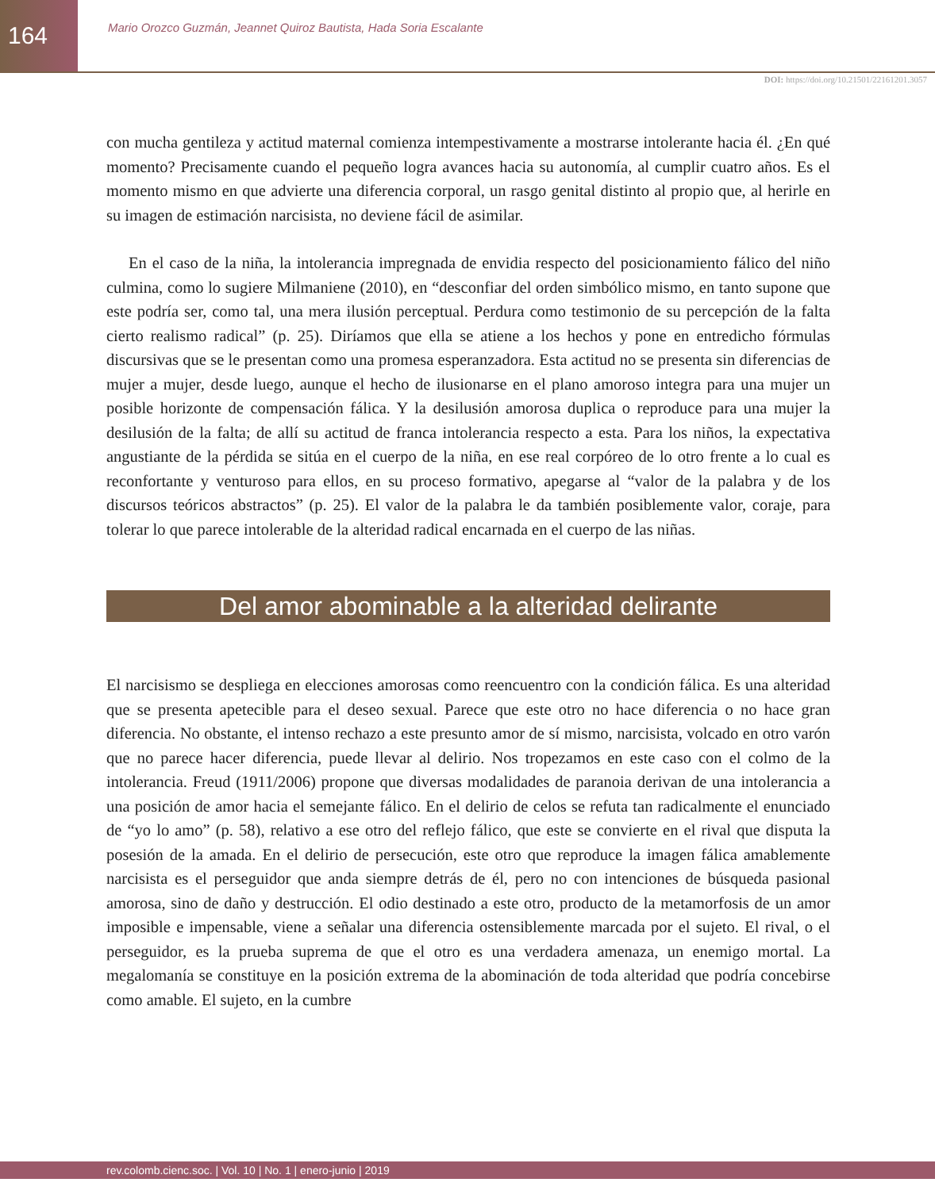164
Mario Orozco Guzmán, Jeannet Quiroz Bautista, Hada Soria Escalante
DOI: https://doi.org/10.21501/22161201.3057
con mucha gentileza y actitud maternal comienza intempestivamente a mostrarse intolerante hacia él. ¿En qué momento? Precisamente cuando el pequeño logra avances hacia su autonomía, al cumplir cuatro años. Es el momento mismo en que advierte una diferencia corporal, un rasgo genital distinto al propio que, al herirle en su imagen de estimación narcisista, no deviene fácil de asimilar.
En el caso de la niña, la intolerancia impregnada de envidia respecto del posicionamiento fálico del niño culmina, como lo sugiere Milmaniene (2010), en “desconfiar del orden simbólico mismo, en tanto supone que este podría ser, como tal, una mera ilusión perceptual. Perdura como testimonio de su percepción de la falta cierto realismo radical” (p. 25). Diríamos que ella se atiene a los hechos y pone en entredicho fórmulas discursivas que se le presentan como una promesa esperanzadora. Esta actitud no se presenta sin diferencias de mujer a mujer, desde luego, aunque el hecho de ilusionarse en el plano amoroso integra para una mujer un posible horizonte de compensación fálica. Y la desilusión amorosa duplica o reproduce para una mujer la desilusión de la falta; de allí su actitud de franca intolerancia respecto a esta. Para los niños, la expectativa angustiante de la pérdida se sitúa en el cuerpo de la niña, en ese real corpóreo de lo otro frente a lo cual es reconfortante y venturoso para ellos, en su proceso formativo, apegarse al “valor de la palabra y de los discursos teóricos abstractos” (p. 25). El valor de la palabra le da también posiblemente valor, coraje, para tolerar lo que parece intolerable de la alteridad radical encarnada en el cuerpo de las niñas.
Del amor abominable a la alteridad delirante
El narcisismo se despliega en elecciones amorosas como reencuentro con la condición fálica. Es una alteridad que se presenta apetecible para el deseo sexual. Parece que este otro no hace diferencia o no hace gran diferencia. No obstante, el intenso rechazo a este presunto amor de sí mismo, narcisista, volcado en otro varón que no parece hacer diferencia, puede llevar al delirio. Nos tropezamos en este caso con el colmo de la intolerancia. Freud (1911/2006) propone que diversas modalidades de paranoia derivan de una intolerancia a una posición de amor hacia el semejante fálico. En el delirio de celos se refuta tan radicalmente el enunciado de “yo lo amo” (p. 58), relativo a ese otro del reflejo fálico, que este se convierte en el rival que disputa la posesión de la amada. En el delirio de persecución, este otro que reproduce la imagen fálica amablemente narcisista es el perseguidor que anda siempre detrás de él, pero no con intenciones de búsqueda pasional amorosa, sino de daño y destrucción. El odio destinado a este otro, producto de la metamorfosis de un amor imposible e impensable, viene a señalar una diferencia ostensiblemente marcada por el sujeto. El rival, o el perseguidor, es la prueba suprema de que el otro es una verdadera amenaza, un enemigo mortal. La megalomanía se constituye en la posición extrema de la abominación de toda alteridad que podría concebirse como amable. El sujeto, en la cumbre
rev.colomb.cienc.soc. | Vol. 10 | No. 1 | enero-junio | 2019